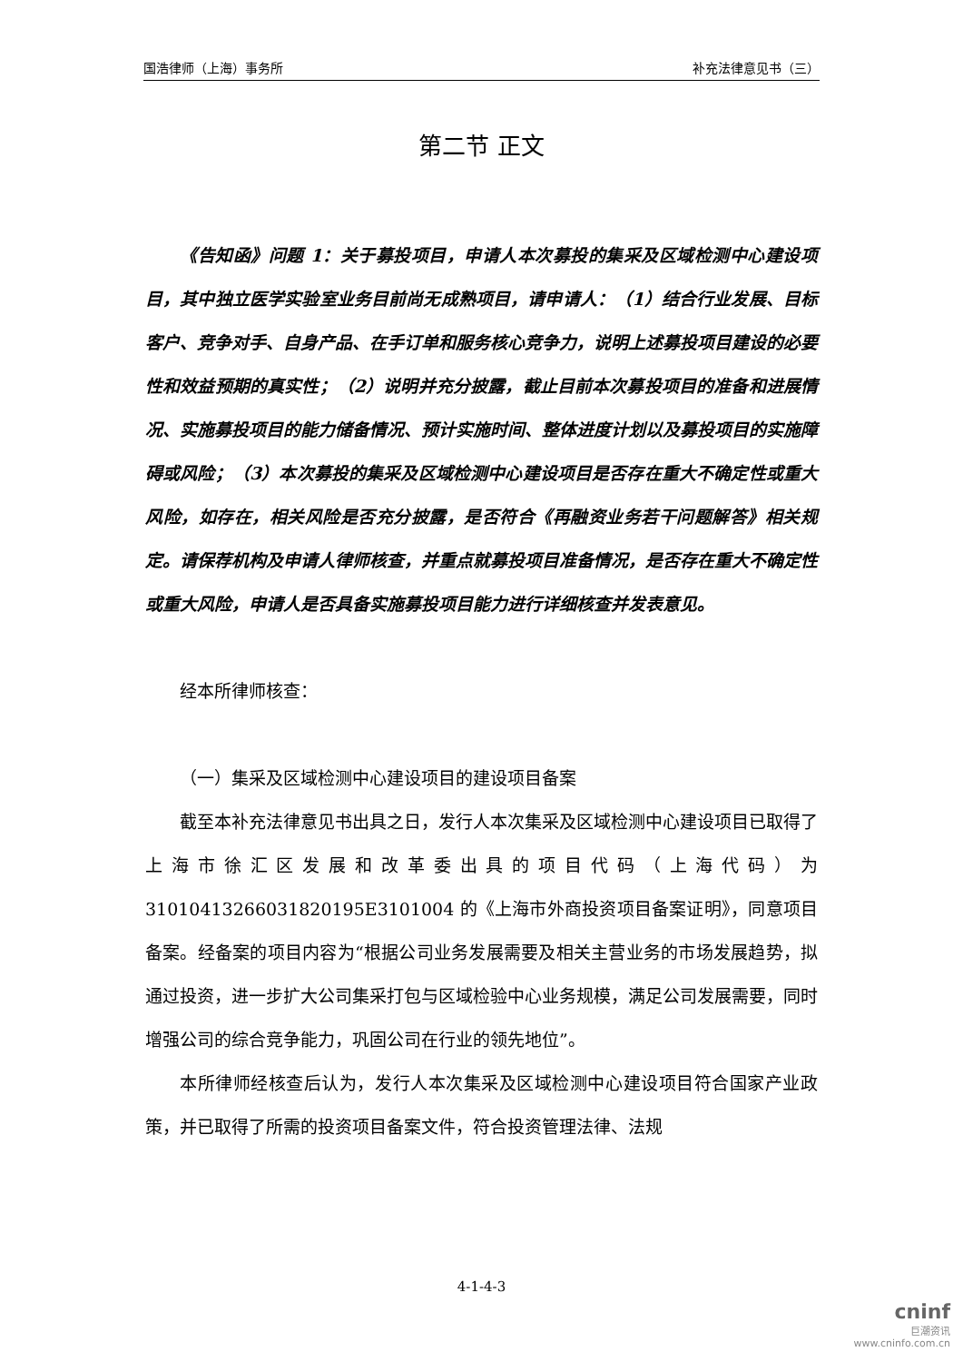国浩律师（上海）事务所 补充法律意见书（三）
第二节 正文
《告知函》问题 1：关于募投项目，申请人本次募投的集采及区域检测中心建设项目，其中独立医学实验室业务目前尚无成熟项目，请申请人：（1）结合行业发展、目标客户、竞争对手、自身产品、在手订单和服务核心竞争力，说明上述募投项目建设的必要性和效益预期的真实性；（2）说明并充分披露，截止目前本次募投项目的准备和进展情况、实施募投项目的能力储备情况、预计实施时间、整体进度计划以及募投项目的实施障碍或风险；（3）本次募投的集采及区域检测中心建设项目是否存在重大不确定性或重大风险，如存在，相关风险是否充分披露，是否符合《再融资业务若干问题解答》相关规定。请保荐机构及申请人律师核查，并重点就募投项目准备情况，是否存在重大不确定性或重大风险，申请人是否具备实施募投项目能力进行详细核查并发表意见。
经本所律师核查：
（一）集采及区域检测中心建设项目的建设项目备案
截至本补充法律意见书出具之日，发行人本次集采及区域检测中心建设项目已取得了上海市徐汇区发展和改革委出具的项目代码（上海代码）为 31010413266031820195E3101004 的《上海市外商投资项目备案证明》，同意项目备案。经备案的项目内容为“根据公司业务发展需要及相关主营业务的市场发展趋势，拟通过投资，进一步扩大公司集采打包与区域检验中心业务规模，满足公司发展需要，同时增强公司的综合竞争能力，巩固公司在行业的领先地位”。
本所律师经核查后认为，发行人本次集采及区域检测中心建设项目符合国家产业政策，并已取得了所需的投资项目备案文件，符合投资管理法律、法规
4-1-4-3
cninf
巨潮资讯
www.cninfo.com.cn